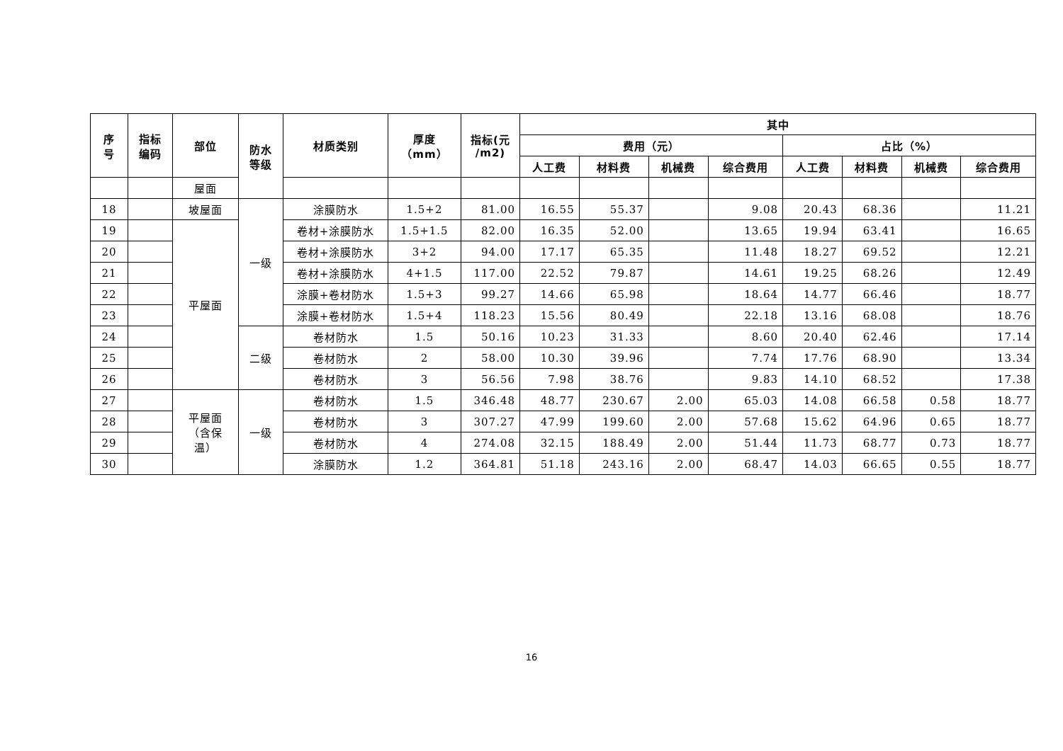| 序 号 | 指标 编码 | 部位 | 防水 等级 | 材质类别 | 厚度 （mm） | 指标(元 /m2) | 其中 | | | | | | | |
| --- | --- | --- | --- | --- | --- | --- | --- | --- | --- | --- | --- | --- | --- | --- |
| | | | | | | | 费用（元） | | | | 占比（%） | | | |
| | | | | | | | 人工费 | 材料费 | 机械费 | 综合费用 | 人工费 | 材料费 | 机械费 | 综合费用 |
| | | 屋面 | | | | | | | | | | | | |
| 18 | | 坡屋面 | 一级 | 涂膜防水 | 1.5+2 | 81.00 | 16.55 | 55.37 | | 9.08 | 20.43 | 68.36 | | 11.21 |
| 19 | | 平屋面 | | 卷材+涂膜防水 | 1.5+1.5 | 82.00 | 16.35 | 52.00 | | 13.65 | 19.94 | 63.41 | | 16.65 |
| 20 | | | | 卷材+涂膜防水 | 3+2 | 94.00 | 17.17 | 65.35 | | 11.48 | 18.27 | 69.52 | | 12.21 |
| 21 | | | | 卷材+涂膜防水 | 4+1.5 | 117.00 | 22.52 | 79.87 | | 14.61 | 19.25 | 68.26 | | 12.49 |
| 22 | | | | 涂膜+卷材防水 | 1.5+3 | 99.27 | 14.66 | 65.98 | | 18.64 | 14.77 | 66.46 | | 18.77 |
| 23 | | | | 涂膜+卷材防水 | 1.5+4 | 118.23 | 15.56 | 80.49 | | 22.18 | 13.16 | 68.08 | | 18.76 |
| 24 | | | 二级 | 卷材防水 | 1.5 | 50.16 | 10.23 | 31.33 | | 8.60 | 20.40 | 62.46 | | 17.14 |
| 25 | | | | 卷材防水 | 2 | 58.00 | 10.30 | 39.96 | | 7.74 | 17.76 | 68.90 | | 13.34 |
| 26 | | | | 卷材防水 | 3 | 56.56 | 7.98 | 38.76 | | 9.83 | 14.10 | 68.52 | | 17.38 |
| 27 | | 平屋面 （含保 温） | 一级 | 卷材防水 | 1.5 | 346.48 | 48.77 | 230.67 | 2.00 | 65.03 | 14.08 | 66.58 | 0.58 | 18.77 |
| 28 | | | | 卷材防水 | 3 | 307.27 | 47.99 | 199.60 | 2.00 | 57.68 | 15.62 | 64.96 | 0.65 | 18.77 |
| 29 | | | | 卷材防水 | 4 | 274.08 | 32.15 | 188.49 | 2.00 | 51.44 | 11.73 | 68.77 | 0.73 | 18.77 |
| 30 | | | | 涂膜防水 | 1.2 | 364.81 | 51.18 | 243.16 | 2.00 | 68.47 | 14.03 | 66.65 | 0.55 | 18.77 |
16